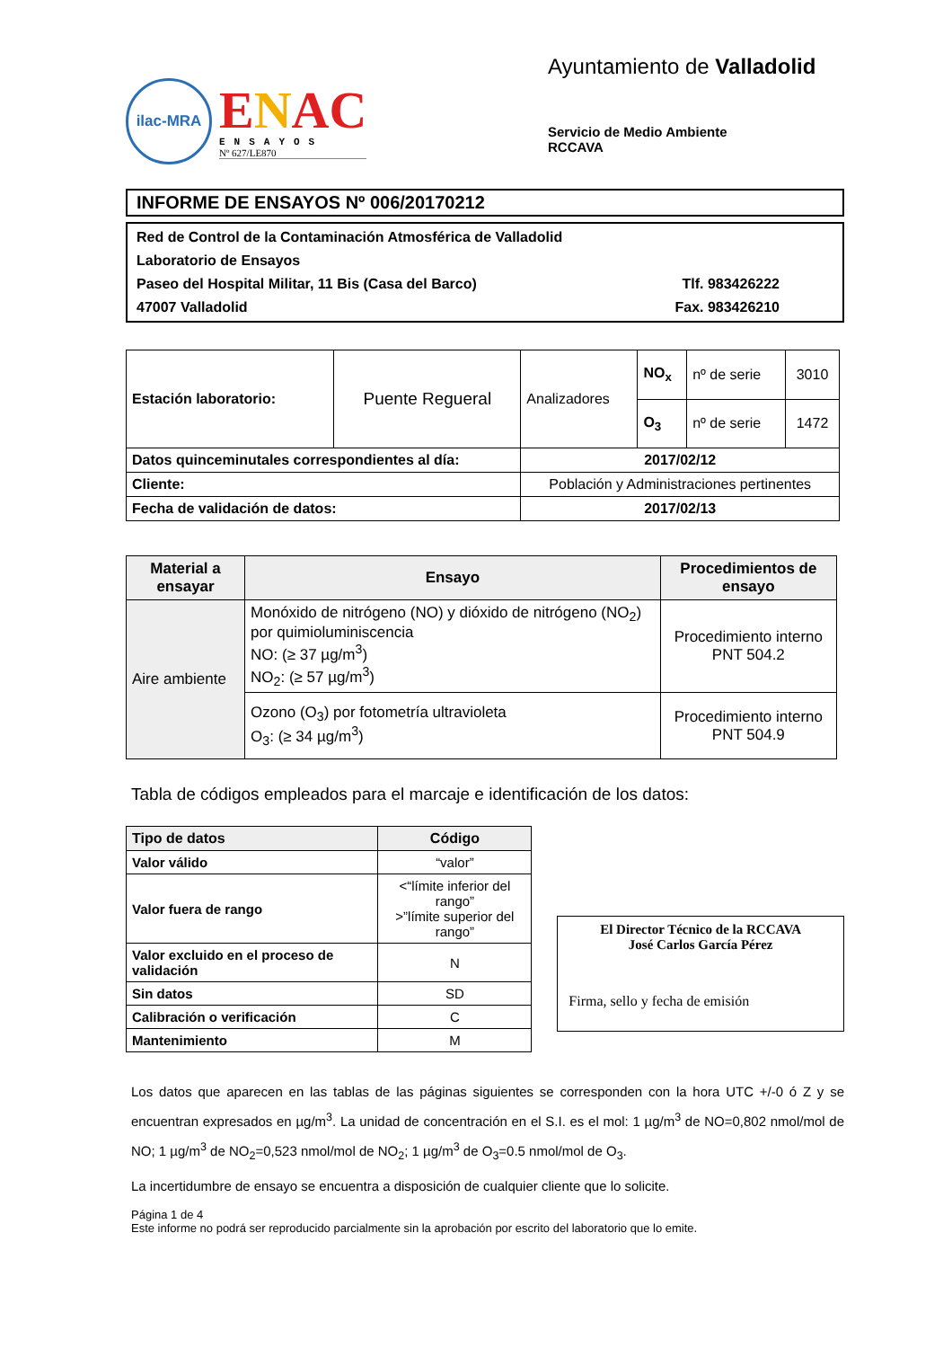ilac-MRA
ENAC
ENSAYOS
Nº 627/LE870
Ayuntamiento de Valladolid
Servicio de Medio Ambiente
RCCAVA
INFORME DE ENSAYOS Nº 006/20170212
Red de Control de la Contaminación Atmosférica de Valladolid
Laboratorio de Ensayos
Paseo del Hospital Militar, 11 Bis (Casa del Barco) Tlf. 983426222
47007 Valladolid Fax. 983426210
| Estación laboratorio: | Puente Regueral | Analizadores | NO<sub>x</sub> | nº de serie | 3010 |
| | | | O<sub>3</sub> | nº de serie | 1472 |
| Datos quinceminutales correspondientes al día: | | 2017/02/12 | | | |
| Cliente: | | Población y Administraciones pertinentes | | | |
| Fecha de validación de datos: | | 2017/02/13 | | | |
| Material a ensayar | Ensayo | Procedimientos de ensayo |
| --- | --- | --- |
| Aire ambiente | Monóxido de nitrógeno (NO) y dióxido de nitrógeno (NO<sub>2</sub>) por quimioluminiscencia NO: (≥ 37 µg/m<sup>3</sup>) NO<sub>2</sub>: (≥ 57 µg/m<sup>3</sup>) | Procedimiento interno PNT 504.2 |
| | Ozono (O<sub>3</sub>) por fotometría ultravioleta O<sub>3</sub>: (≥ 34 µg/m<sup>3</sup>) | Procedimiento interno PNT 504.9 |
Tabla de códigos empleados para el marcaje e identificación de los datos:
| Tipo de datos | Código |
| --- | --- |
| Valor válido | “valor” |
| Valor fuera de rango | <“límite inferior del rango” >”límite superior del rango” |
| Valor excluido en el proceso de validación | N |
| Sin datos | SD |
| Calibración o verificación | C |
| Mantenimiento | M |
El Director Técnico de la RCCAVA
José Carlos García Pérez
Firma, sello y fecha de emisión
Los datos que aparecen en las tablas de las páginas siguientes se corresponden con la hora UTC +/-0 ó Z y se encuentran expresados en µg/m<sup>3</sup>. La unidad de concentración en el S.I. es el mol: 1 µg/m<sup>3</sup> de NO=0,802 nmol/mol de NO; 1 µg/m<sup>3</sup> de NO<sub>2</sub>=0,523 nmol/mol de NO<sub>2</sub>; 1 µg/m<sup>3</sup> de O<sub>3</sub>=0.5 nmol/mol de O<sub>3</sub>.
La incertidumbre de ensayo se encuentra a disposición de cualquier cliente que lo solicite.
Página 1 de 4
Este informe no podrá ser reproducido parcialmente sin la aprobación por escrito del laboratorio que lo emite.